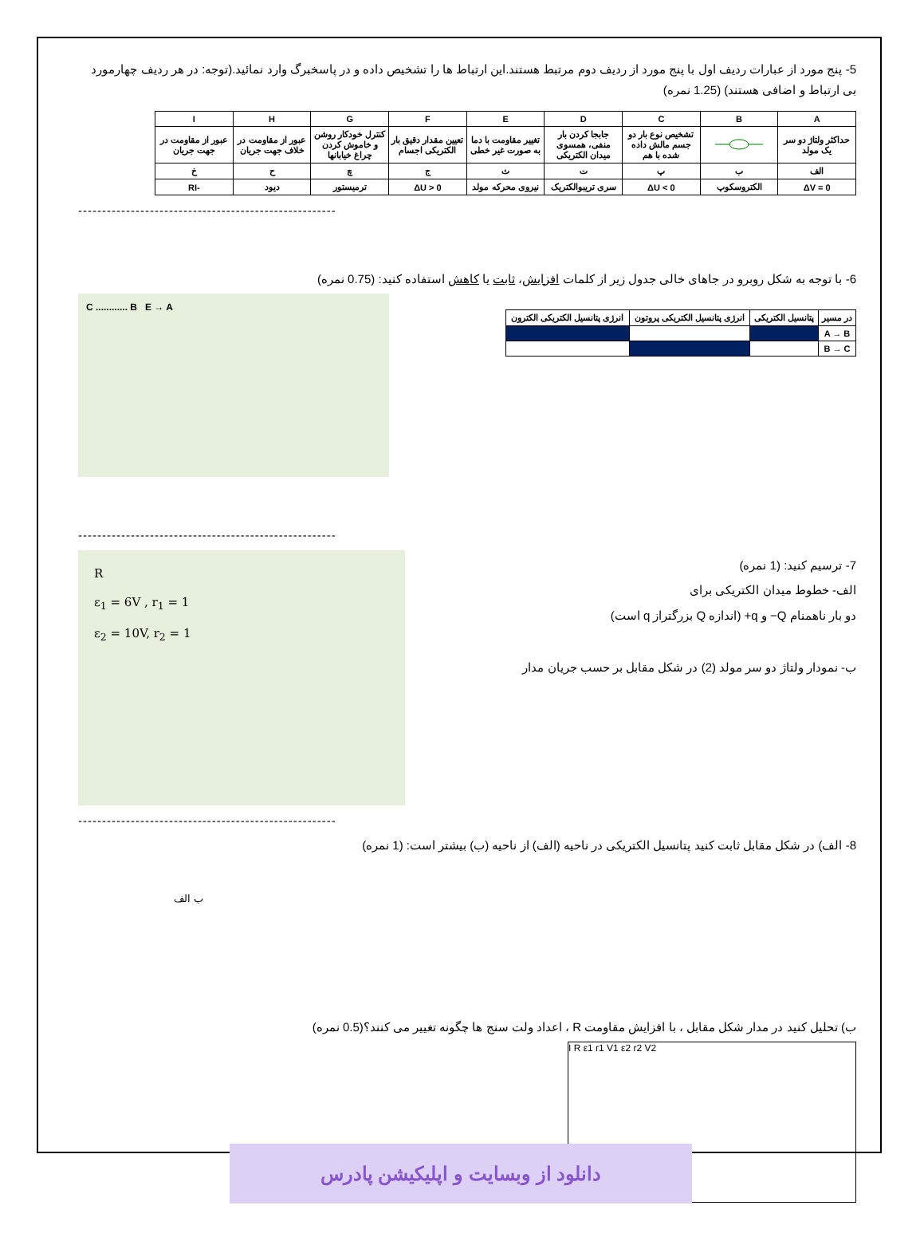5- پنج مورد از عبارات ردیف اول با پنج مورد از ردیف دوم مرتبط هستند.این ارتباط ها را تشخیص داده و در پاسخبرگ وارد نمائید.(توجه: در هر ردیف چهارمورد بی ارتباط و اضافی هستند) (1.25 نمره)
| A | B | C | D | E | F | G | H | I |
| --- | --- | --- | --- | --- | --- | --- | --- | --- |
| حداکثر ولتاژ دو سر یک مولد | | تشخیص نوع بار دو جسم مالش داده شده با هم | جابجا کردن بار منفی، همسوی میدان الکتریکی | تغییر مقاومت با دما به صورت غیر خطی | تعیین مقدار دقیق بار الکتریکی اجسام | کنترل خودکار روشن و خاموش کردن چراغ خیابانها | عبور از مقاومت در خلاف جهت جریان | عبور از مقاومت در جهت جریان |
| الف | ب | پ | ت | ث | ج | چ | ح | خ |
| ΔV = 0 | الکتروسکوپ | ΔU < 0 | سری تریبوالکتریک | نیروی محرکه مولد | ΔU > 0 | ترمیستور | دیود | -RI |
------------------------------------------------------
6- با توجه به شکل روبرو در جاهای خالی جدول زیر از کلمات افزایش، ثابت یا کاهش استفاده کنید: (0.75 نمره)
| در مسیر | پتانسیل الکتریکی | انرژی پتانسیل الکتریکی پروتون | انرژی پتانسیل الکتریکی الکترون |
| --- | --- | --- | --- |
| A → B | | | |
| B → C | | | |
C ............ B E → A
------------------------------------------------------
7- ترسیم کنید: (1 نمره)
الف- خطوط میدان الکتریکی برای
دو بار ناهمنام Q− و q+ (اندازه Q بزرگتراز q است)
ب- نمودار ولتاژ دو سر مولد (2) در شکل مقابل بر حسب جریان مدار
R
ε<sub>1</sub> = 6V , r<sub>1</sub> = 1
ε<sub>2</sub> = 10V, r<sub>2</sub> = 1
------------------------------------------------------
8- الف) در شکل مقابل ثابت کنید پتانسیل الکتریکی در ناحیه (الف) از ناحیه (ب) بیشتر است: (1 نمره)
ب الف
ب) تحلیل کنید در مدار شکل مقابل ، با افزایش مقاومت R ، اعداد ولت سنج ها چگونه تغییر می کنند؟(0.5 نمره)
I R ε1 r1 V1 ε2 r2 V2
دانلود از وبسایت و اپلیکیشن پادرس